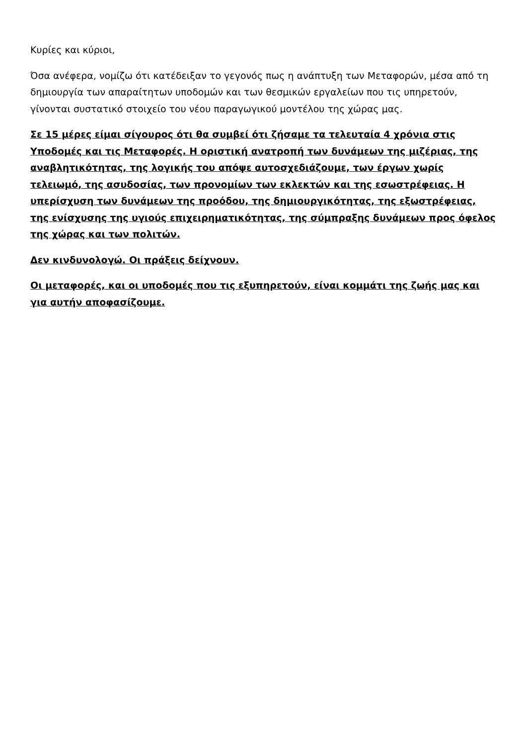Κυρίες και κύριοι,
Όσα ανέφερα, νομίζω ότι κατέδειξαν το γεγονός πως η ανάπτυξη των Μεταφορών, μέσα από τη δημιουργία των απαραίτητων υποδομών και των θεσμικών εργαλείων που τις υπηρετούν, γίνονται συστατικό στοιχείο του νέου παραγωγικού μοντέλου της χώρας μας.
Σε 15 μέρες είμαι σίγουρος ότι θα συμβεί ότι ζήσαμε τα τελευταία 4 χρόνια στις Υποδομές και τις Μεταφορές. Η οριστική ανατροπή των δυνάμεων της μιζέριας, της αναβλητικότητας, της λογικής του απόψε αυτοσχεδιάζουμε, των έργων χωρίς τελειωμό, της ασυδοσίας, των προνομίων των εκλεκτών και της εσωστρέφειας. Η υπερίσχυση των δυνάμεων της προόδου, της δημιουργικότητας, της εξωστρέφειας, της ενίσχυσης της υγιούς επιχειρηματικότητας, της σύμπραξης δυνάμεων προς όφελος της χώρας και των πολιτών.
Δεν κινδυνολογώ. Οι πράξεις δείχνουν.
Οι μεταφορές, και οι υποδομές που τις εξυπηρετούν, είναι κομμάτι της ζωής μας και για αυτήν αποφασίζουμε.